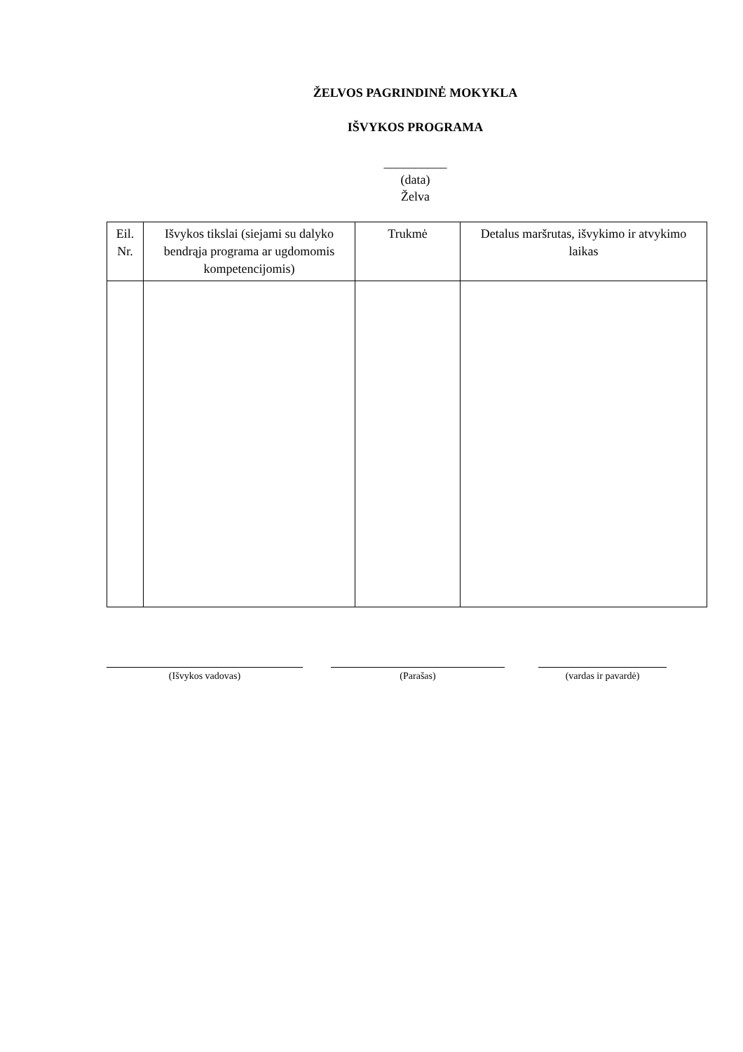ŽELVOS PAGRINDINĖ MOKYKLA
IŠVYKOS PROGRAMA
__________
(data)
Želva
| Eil. Nr. | Išvykos tikslai (siejami su dalyko bendrąja programa ar ugdomomis kompetencijomis) | Trukmė | Detalus maršrutas, išvykimo ir atvykimo laikas |
| --- | --- | --- | --- |
(Išvykos vadovas) (Parašas) (vardas ir pavardė)